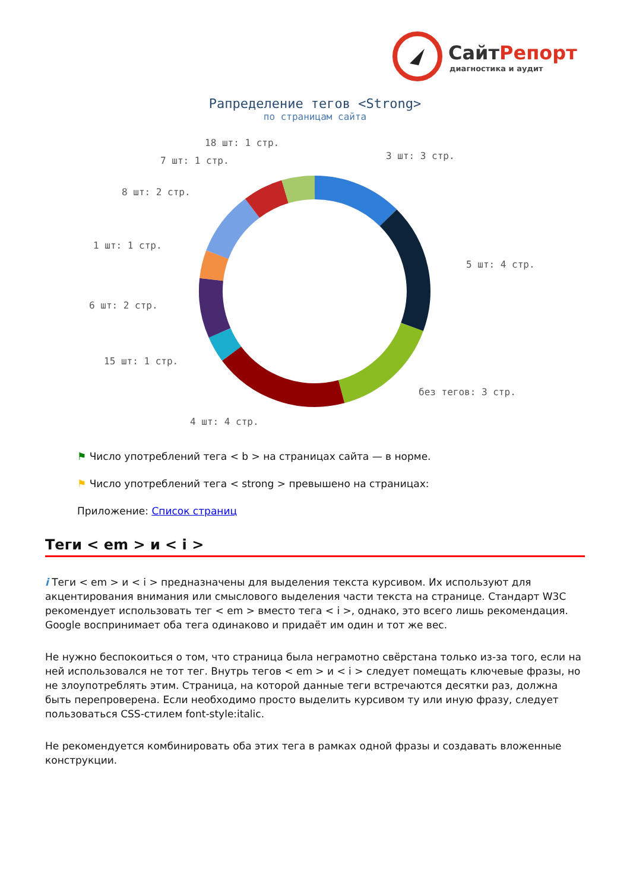СайтРепорт
диагностика и аудит
Рапределение тегов <Strong>
по страницам сайта
18 шт: 1 стр.
3 шт: 3 стр.
7 шт: 1 стр.
8 шт: 2 стр.
1 шт: 1 стр.
5 шт: 4 стр.
6 шт: 2 стр.
15 шт: 1 стр.
без тегов: 3 стр.
4 шт: 4 стр.
⚑ Число употреблений тега < b > на страницах сайта — в норме.
⚑ Число употреблений тега < strong > превышено на страницах:
Приложение: Список страниц
Теги < em > и < i >
i Теги < em > и < i > предназначены для выделения текста курсивом. Их используют для акцентирования внимания или смыслового выделения части текста на странице. Стандарт W3C рекомендует использовать тег < em > вместо тега < i >, однако, это всего лишь рекомендация. Google воспринимает оба тега одинаково и придаёт им один и тот же вес.
Не нужно беспокоиться о том, что страница была неграмотно свёрстана только из-за того, если на ней использовался не тот тег. Внутрь тегов < em > и < i > следует помещать ключевые фразы, но не злоупотреблять этим. Страница, на которой данные теги встречаются десятки раз, должна быть перепроверена. Если необходимо просто выделить курсивом ту или иную фразу, следует пользоваться CSS-стилем font-style:italic.
Не рекомендуется комбинировать оба этих тега в рамках одной фразы и создавать вложенные конструкции.